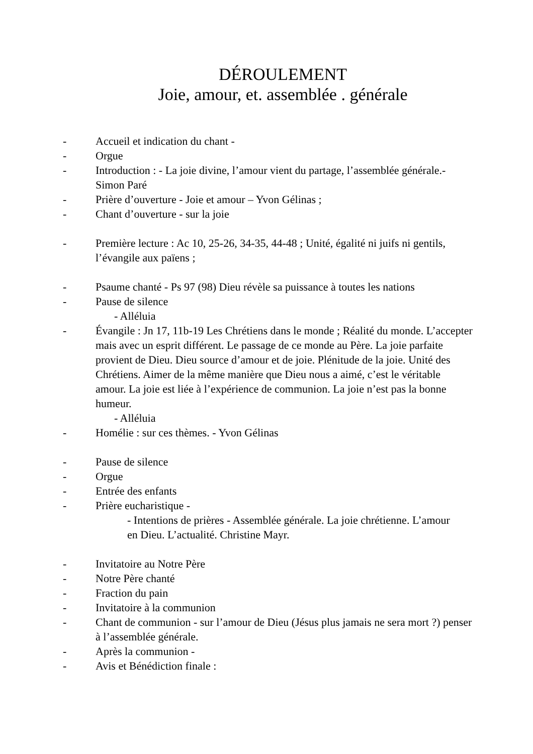DÉROULEMENT
Joie, amour, et. assemblée . générale
- Accueil et indication du chant -
- Orgue
- Introduction : - La joie divine, l’amour vient du partage, l’assemblée générale.- Simon Paré
- Prière d’ouverture - Joie et amour – Yvon Gélinas ;
- Chant d’ouverture - sur la joie
- Première lecture : Ac 10, 25-26, 34-35, 44-48 ; Unité, égalité ni juifs ni gentils, l’évangile aux païens ;
- Psaume chanté - Ps 97 (98) Dieu révèle sa puissance à toutes les nations
- Pause de silence
- Alléluia
- Évangile : Jn 17, 11b-19 Les Chrétiens dans le monde ; Réalité du monde. L’accepter mais avec un esprit différent. Le passage de ce monde au Père. La joie parfaite provient de Dieu. Dieu source d’amour et de joie. Plénitude de la joie. Unité des Chrétiens. Aimer de la même manière que Dieu nous a aimé, c’est le véritable amour. La joie est liée à l’expérience de communion. La joie n’est pas la bonne humeur.
- Alléluia
- Homélie : sur ces thèmes. - Yvon Gélinas
- Pause de silence
- Orgue
- Entrée des enfants
- Prière eucharistique -
- Intentions de prières - Assemblée générale. La joie chrétienne. L’amour en Dieu. L’actualité. Christine Mayr.
- Invitatoire au Notre Père
- Notre Père chanté
- Fraction du pain
- Invitatoire à la communion
- Chant de communion - sur l’amour de Dieu (Jésus plus jamais ne sera mort ?) penser à l’assemblée générale.
- Après la communion -
- Avis et Bénédiction finale :